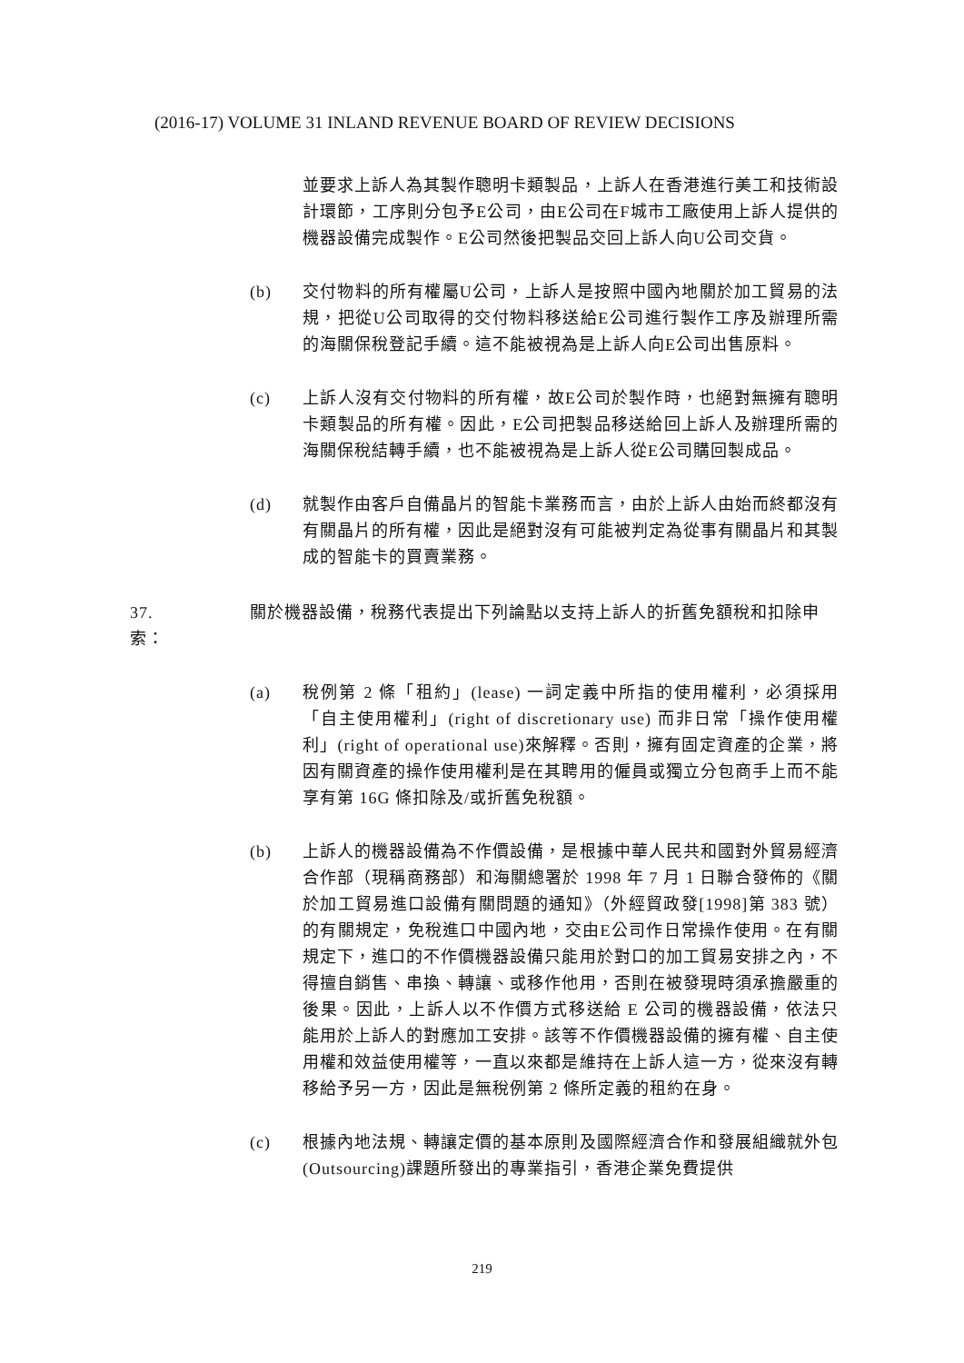(2016-17) VOLUME 31 INLAND REVENUE BOARD OF REVIEW DECISIONS
並要求上訴人為其製作聰明卡類製品，上訴人在香港進行美工和技術設計環節，工序則分包予E公司，由E公司在F城市工廠使用上訴人提供的機器設備完成製作。E公司然後把製品交回上訴人向U公司交貨。
(b) 交付物料的所有權屬U公司，上訴人是按照中國內地關於加工貿易的法規，把從U公司取得的交付物料移送給E公司進行製作工序及辦理所需的海關保稅登記手續。這不能被視為是上訴人向E公司出售原料。
(c) 上訴人沒有交付物料的所有權，故E公司於製作時，也絕對無擁有聰明卡類製品的所有權。因此，E公司把製品移送給回上訴人及辦理所需的海關保稅結轉手續，也不能被視為是上訴人從E公司購回製成品。
(d) 就製作由客戶自備晶片的智能卡業務而言，由於上訴人由始而終都沒有有關晶片的所有權，因此是絕對沒有可能被判定為從事有關晶片和其製成的智能卡的買賣業務。
37. 關於機器設備，稅務代表提出下列論點以支持上訴人的折舊免額稅和扣除申索：
(a) 稅例第 2 條「租約」(lease) 一詞定義中所指的使用權利，必須採用「自主使用權利」(right of discretionary use) 而非日常「操作使用權利」(right of operational use)來解釋。否則，擁有固定資產的企業，將因有關資產的操作使用權利是在其聘用的僱員或獨立分包商手上而不能享有第 16G 條扣除及/或折舊免稅額。
(b) 上訴人的機器設備為不作價設備，是根據中華人民共和國對外貿易經濟合作部（現稱商務部）和海關總署於 1998 年 7 月 1 日聯合發佈的《關於加工貿易進口設備有關問題的通知》（外經貿政發[1998]第 383 號）的有關規定，免稅進口中國內地，交由E公司作日常操作使用。在有關規定下，進口的不作價機器設備只能用於對口的加工貿易安排之內，不得擅自銷售、串換、轉讓、或移作他用，否則在被發現時須承擔嚴重的後果。因此，上訴人以不作價方式移送給 E 公司的機器設備，依法只能用於上訴人的對應加工安排。該等不作價機器設備的擁有權、自主使用權和效益使用權等，一直以來都是維持在上訴人這一方，從來沒有轉移給予另一方，因此是無稅例第 2 條所定義的租約在身。
(c) 根據內地法規、轉讓定價的基本原則及國際經濟合作和發展組織就外包(Outsourcing)課題所發出的專業指引，香港企業免費提供
219